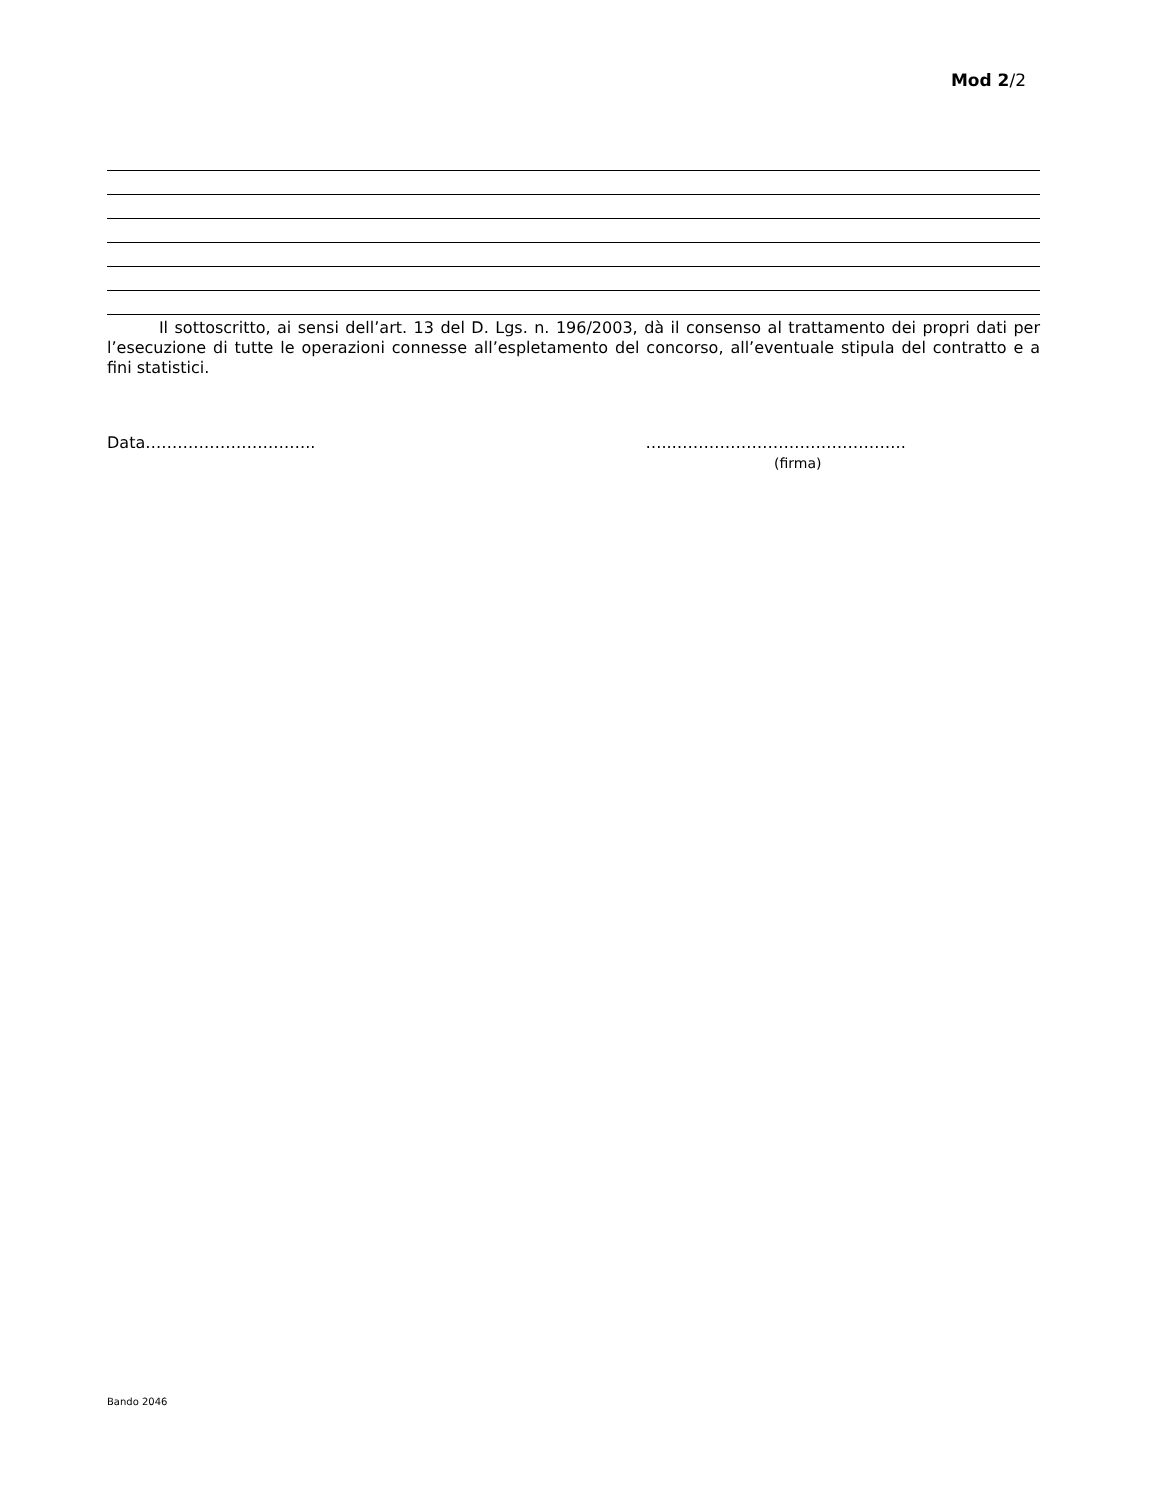Mod 2/2
Il sottoscritto, ai sensi dell’art. 13 del D. Lgs. n. 196/2003, dà il consenso al trattamento dei propri dati per l’esecuzione di tutte le operazioni connesse all’espletamento del concorso, all’eventuale stipula del contratto e a fini statistici.
Data………………………….. …..……………………………………..
(firma)
Bando 2046